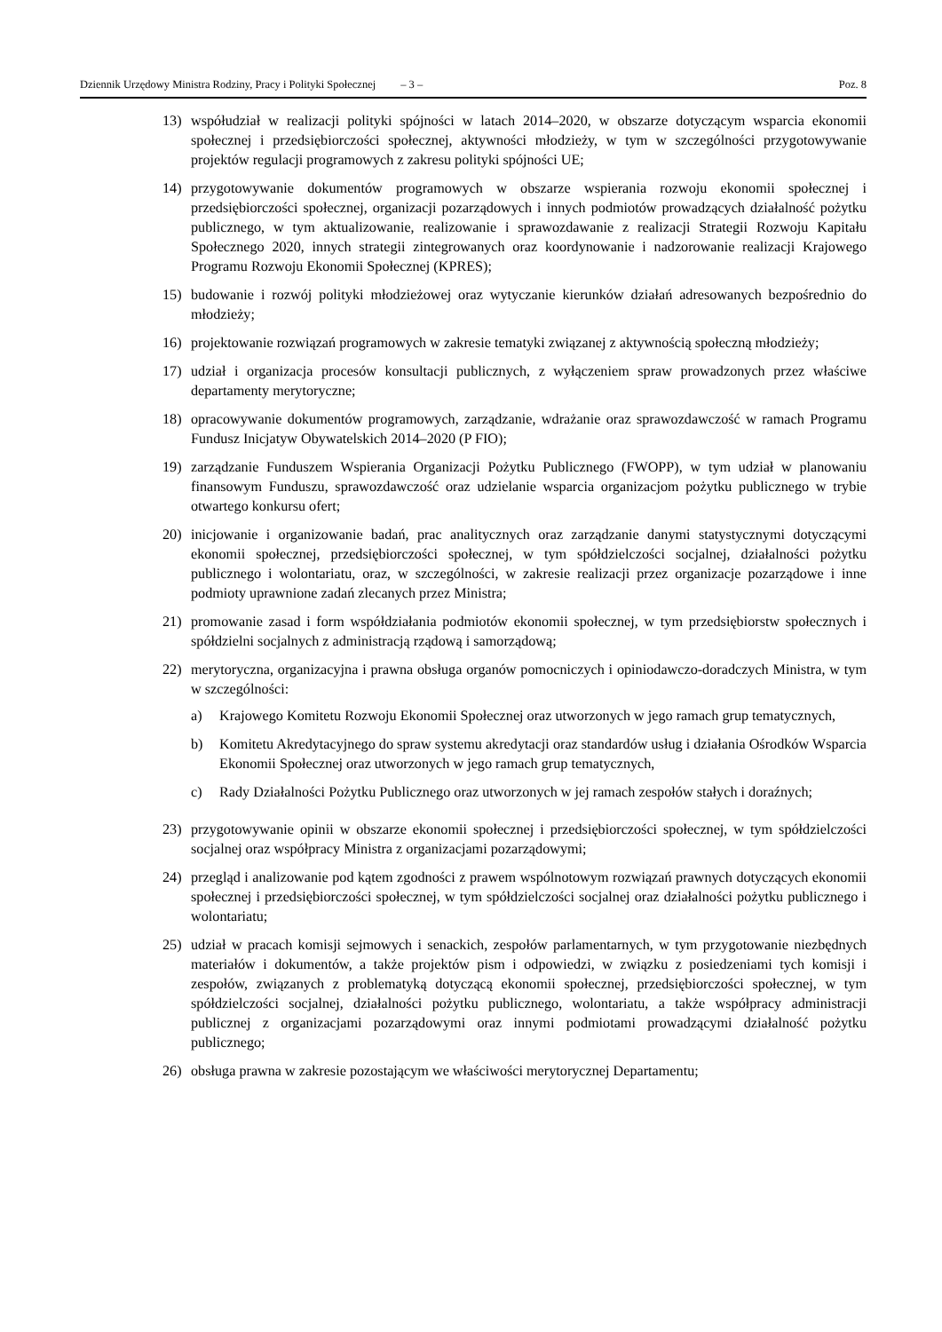Dziennik Urzędowy Ministra Rodziny, Pracy i Polityki Społecznej – 3 – Poz. 8
13) współudział w realizacji polityki spójności w latach 2014–2020, w obszarze dotyczącym wsparcia ekonomii społecznej i przedsiębiorczości społecznej, aktywności młodzieży, w tym w szczególności przygotowywanie projektów regulacji programowych z zakresu polityki spójności UE;
14) przygotowywanie dokumentów programowych w obszarze wspierania rozwoju ekonomii społecznej i przedsiębiorczości społecznej, organizacji pozarządowych i innych podmiotów prowadzących działalność pożytku publicznego, w tym aktualizowanie, realizowanie i sprawozdawanie z realizacji Strategii Rozwoju Kapitału Społecznego 2020, innych strategii zintegrowanych oraz koordynowanie i nadzorowanie realizacji Krajowego Programu Rozwoju Ekonomii Społecznej (KPRES);
15) budowanie i rozwój polityki młodzieżowej oraz wytyczanie kierunków działań adresowanych bezpośrednio do młodzieży;
16) projektowanie rozwiązań programowych w zakresie tematyki związanej z aktywnością społeczną młodzieży;
17) udział i organizacja procesów konsultacji publicznych, z wyłączeniem spraw prowadzonych przez właściwe departamenty merytoryczne;
18) opracowywanie dokumentów programowych, zarządzanie, wdrażanie oraz sprawozdawczość w ramach Programu Fundusz Inicjatyw Obywatelskich 2014–2020 (P FIO);
19) zarządzanie Funduszem Wspierania Organizacji Pożytku Publicznego (FWOPP), w tym udział w planowaniu finansowym Funduszu, sprawozdawczość oraz udzielanie wsparcia organizacjom pożytku publicznego w trybie otwartego konkursu ofert;
20) inicjowanie i organizowanie badań, prac analitycznych oraz zarządzanie danymi statystycznymi dotyczącymi ekonomii społecznej, przedsiębiorczości społecznej, w tym spółdzielczości socjalnej, działalności pożytku publicznego i wolontariatu, oraz, w szczególności, w zakresie realizacji przez organizacje pozarządowe i inne podmioty uprawnione zadań zlecanych przez Ministra;
21) promowanie zasad i form współdziałania podmiotów ekonomii społecznej, w tym przedsiębiorstw społecznych i spółdzielni socjalnych z administracją rządową i samorządową;
22) merytoryczna, organizacyjna i prawna obsługa organów pomocniczych i opiniodawczo-doradczych Ministra, w tym w szczególności:
a) Krajowego Komitetu Rozwoju Ekonomii Społecznej oraz utworzonych w jego ramach grup tematycznych,
b) Komitetu Akredytacyjnego do spraw systemu akredytacji oraz standardów usług i działania Ośrodków Wsparcia Ekonomii Społecznej oraz utworzonych w jego ramach grup tematycznych,
c) Rady Działalności Pożytku Publicznego oraz utworzonych w jej ramach zespołów stałych i doraźnych;
23) przygotowywanie opinii w obszarze ekonomii społecznej i przedsiębiorczości społecznej, w tym spółdzielczości socjalnej oraz współpracy Ministra z organizacjami pozarządowymi;
24) przegląd i analizowanie pod kątem zgodności z prawem wspólnotowym rozwiązań prawnych dotyczących ekonomii społecznej i przedsiębiorczości społecznej, w tym spółdzielczości socjalnej oraz działalności pożytku publicznego i wolontariatu;
25) udział w pracach komisji sejmowych i senackich, zespołów parlamentarnych, w tym przygotowanie niezbędnych materiałów i dokumentów, a także projektów pism i odpowiedzi, w związku z posiedzeniami tych komisji i zespołów, związanych z problematyką dotyczącą ekonomii społecznej, przedsiębiorczości społecznej, w tym spółdzielczości socjalnej, działalności pożytku publicznego, wolontariatu, a także współpracy administracji publicznej z organizacjami pozarządowymi oraz innymi podmiotami prowadzącymi działalność pożytku publicznego;
26) obsługa prawna w zakresie pozostającym we właściwości merytorycznej Departamentu;